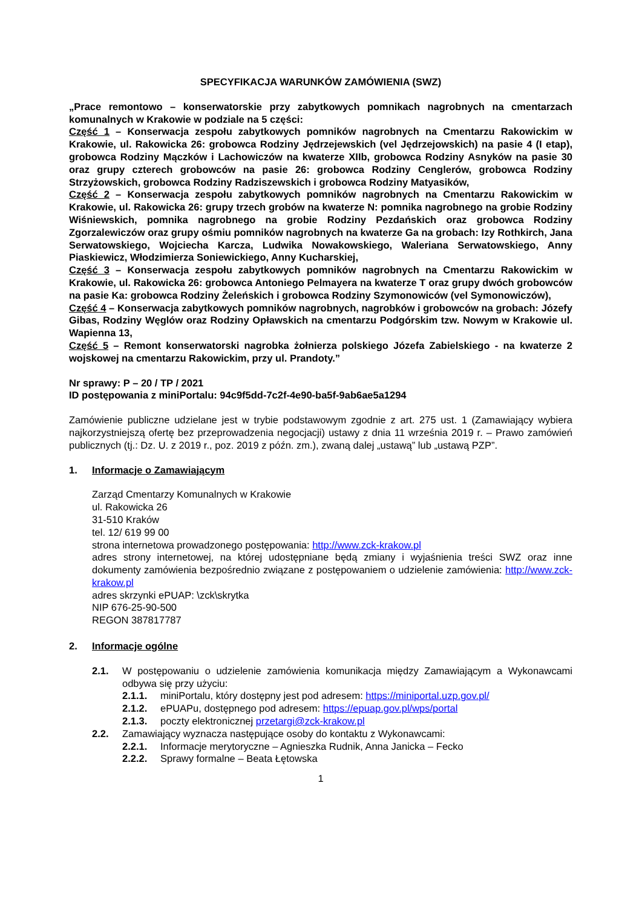SPECYFIKACJA WARUNKÓW ZAMÓWIENIA (SWZ)
„Prace remontowo – konserwatorskie przy zabytkowych pomnikach nagrobnych na cmentarzach komunalnych w Krakowie w podziale na 5 części:
Część 1 – Konserwacja zespołu zabytkowych pomników nagrobnych na Cmentarzu Rakowickim w Krakowie, ul. Rakowicka 26: grobowca Rodziny Jędrzejewskich (vel Jędrzejowskich) na pasie 4 (I etap), grobowca Rodziny Mączków i Lachowiczów na kwaterze XIIb, grobowca Rodziny Asnyków na pasie 30 oraz grupy czterech grobowców na pasie 26: grobowca Rodziny Cenglerów, grobowca Rodziny Strzyżowskich, grobowca Rodziny Radziszewskich i grobowca Rodziny Matyasików,
Część 2 – Konserwacja zespołu zabytkowych pomników nagrobnych na Cmentarzu Rakowickim w Krakowie, ul. Rakowicka 26: grupy trzech grobów na kwaterze N: pomnika nagrobnego na grobie Rodziny Wiśniewskich, pomnika nagrobnego na grobie Rodziny Pezdańskich oraz grobowca Rodziny Zgorzalewiczów oraz grupy ośmiu pomników nagrobnych na kwaterze Ga na grobach: Izy Rothkirch, Jana Serwatowskiego, Wojciecha Karcza, Ludwika Nowakowskiego, Waleriana Serwatowskiego, Anny Piaskiewicz, Włodzimierza Soniewickiego, Anny Kucharskiej,
Część 3 – Konserwacja zespołu zabytkowych pomników nagrobnych na Cmentarzu Rakowickim w Krakowie, ul. Rakowicka 26: grobowca Antoniego Pelmayera na kwaterze T oraz grupy dwóch grobowców na pasie Ka: grobowca Rodziny Żeleńskich i grobowca Rodziny Szymonowiców (vel Symonowiczów),
Część 4 – Konserwacja zabytkowych pomników nagrobnych, nagrobków i grobowców na grobach: Józefy Gibas, Rodziny Węglów oraz Rodziny Opławskich na cmentarzu Podgórskim tzw. Nowym w Krakowie ul. Wapienna 13,
Część 5 – Remont konserwatorski nagrobka żołnierza polskiego Józefa Zabielskiego - na kwaterze 2 wojskowej na cmentarzu Rakowickim, przy ul. Prandoty.”
Nr sprawy: P – 20 / TP / 2021
ID postępowania z miniPortalu: 94c9f5dd-7c2f-4e90-ba5f-9ab6ae5a1294
Zamówienie publiczne udzielane jest w trybie podstawowym zgodnie z art. 275 ust. 1 (Zamawiający wybiera najkorzystniejszą ofertę bez przeprowadzenia negocjacji) ustawy z dnia 11 września 2019 r. – Prawo zamówień publicznych (tj.: Dz. U. z 2019 r., poz. 2019 z późn. zm.), zwaną dalej „ustawą” lub „ustawą PZP”.
1. Informacje o Zamawiającym
Zarząd Cmentarzy Komunalnych w Krakowie
ul. Rakowicka 26
31-510 Kraków
tel. 12/ 619 99 00
strona internetowa prowadzonego postępowania: http://www.zck-krakow.pl
adres strony internetowej, na której udostępniane będą zmiany i wyjaśnienia treści SWZ oraz inne dokumenty zamówienia bezpośrednio związane z postępowaniem o udzielenie zamówienia: http://www.zck-krakow.pl
adres skrzynki ePUAP: \zck\skrytka
NIP 676-25-90-500
REGON 387817787
2. Informacje ogólne
2.1. W postępowaniu o udzielenie zamówienia komunikacja między Zamawiającym a Wykonawcami odbywa się przy użyciu:
2.1.1. miniPortalu, który dostępny jest pod adresem: https://miniportal.uzp.gov.pl/
2.1.2. ePUAPu, dostępnego pod adresem: https://epuap.gov.pl/wps/portal
2.1.3. poczty elektronicznej przetargi@zck-krakow.pl
2.2. Zamawiający wyznacza następujące osoby do kontaktu z Wykonawcami:
2.2.1. Informacje merytoryczne – Agnieszka Rudnik, Anna Janicka – Fecko
2.2.2. Sprawy formalne – Beata Łętowska
1